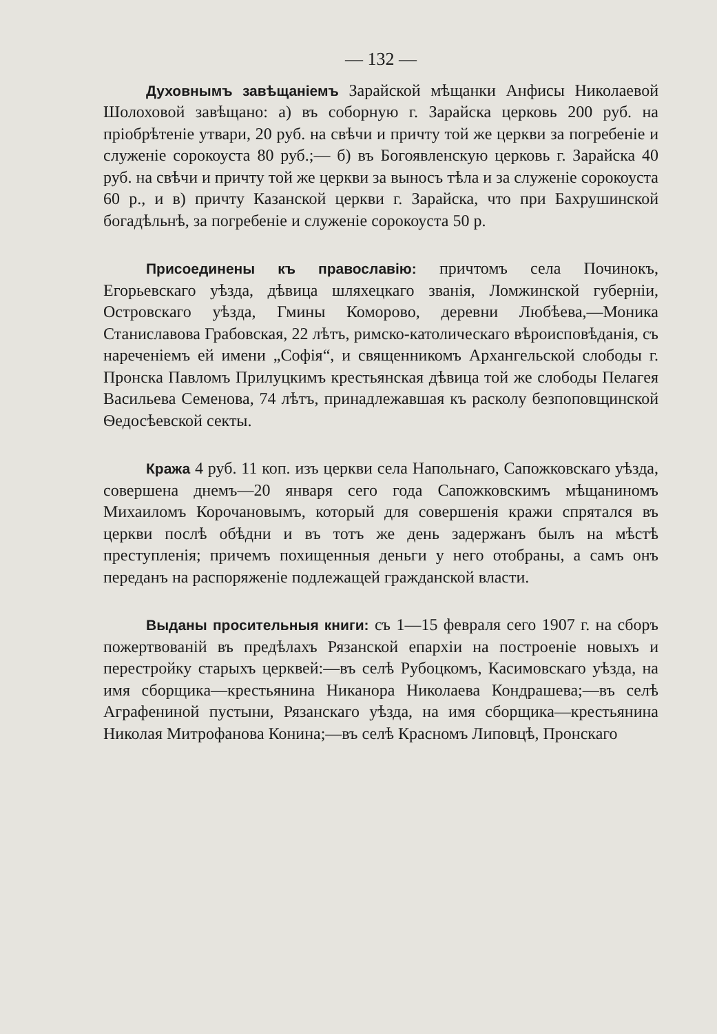— 132 —
Духовнымъ завѣщаніемъ Зарайской мѣщанки Анфисы Николаевой Шолоховой завѣщано: а) въ соборную г. Зарайска церковь 200 руб. на пріобрѣтеніе утвари, 20 руб. на свѣчи и причту той же церкви за погребеніе и служеніе сорокоуста 80 руб.;— б) въ Богоявленскую церковь г. Зарайска 40 руб. на свѣчи и причту той же церкви за выносъ тѣла и за служеніе сорокоуста 60 р., и в) причту Казанской церкви г. Зарайска, что при Бахрушинской богадѣльнѣ, за погребеніе и служеніе сорокоуста 50 р.
Присоединены къ православію: причтомъ села Починокъ, Егорьевскаго уѣзда, дѣвица шляхецкаго званія, Ломжинской губерніи, Островскаго уѣзда, Гмины Коморово, деревни Любѣева,—Моника Станиславова Грабовская, 22 лѣтъ, римско-католическаго вѣроисповѣданія, съ нареченіемъ ей имени „Софія“, и священникомъ Архангельской слободы г. Пронска Павломъ Прилуцкимъ крестьянская дѣвица той же слободы Пелагея Васильева Семенова, 74 лѣтъ, принадлежавшая къ расколу безпоповщинской Ѳедосѣевской секты.
Кража 4 руб. 11 коп. изъ церкви села Напольнаго, Сапожковскаго уѣзда, совершена днемъ—20 января сего года Сапожковскимъ мѣщаниномъ Михаиломъ Корочановымъ, который для совершенія кражи спрятался въ церкви послѣ обѣдни и въ тотъ же день задержанъ былъ на мѣстѣ преступленія; причемъ похищенныя деньги у него отобраны, а самъ онъ переданъ на распоряженіе подлежащей гражданской власти.
Выданы просительныя книги: съ 1—15 февраля сего 1907 г. на сборъ пожертвованій въ предѣлахъ Рязанской епархіи на построеніе новыхъ и перестройку старыхъ церквей:—въ селѣ Рубоцкомъ, Касимовскаго уѣзда, на имя сборщика—крестьянина Никанора Николаева Кондрашева;—въ селѣ Аграфениной пустыни, Рязанскаго уѣзда, на имя сборщика—крестьянина Николая Митрофанова Конина;—въ селѣ Красномъ Липовцѣ, Пронскаго